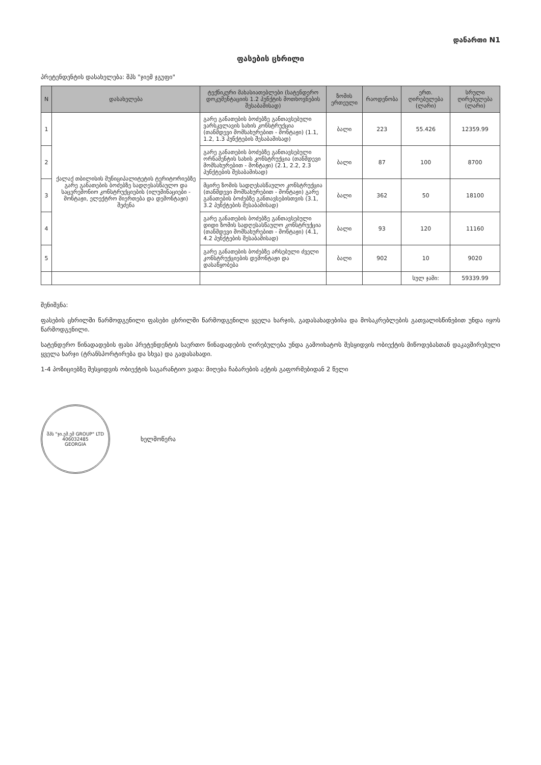დანართი N1
ფასების ცხრილი
პრეტენდენტის დასახელება: შპს "ჯიემ ჯგუფი"
| N | დასახელება | ტექნიკური მახასიათებლები (სატენდერო დოკუმენტაციის 1.2 პუნქტის მოთხოვნების შესაბამისად) | ზომის ერთეული | რაოდენობა | ერთ. ღირებულება (ლარი) | სრული ღირებულება (ლარი) |
| --- | --- | --- | --- | --- | --- | --- |
| 1 | ქალაქ თბილისის მუნიციპალიტეტის ტერიტორიებზე გარე განათების ბოძებზე სადღესასწაულო და საცერემონიო კონსტრუქციების (ილუმინაციები - მონტაჟი, ელექტრო მიერთება და დემონტაჟი) შეძენა | გარე განათების ბოძებზე განთავსებული ვარსკვლავის სახის კონსტრუქცია (თანმდევი მომსახურებით - მონტაჟი) (1.1, 1.2, 1.3 პუნქტების შესაბამისად) | ბალი | 223 | 55.426 | 12359.99 |
| 2 | | გარე განათების ბოძებზე განთავსებული ორნამენტის სახის კონსტრუქცია (თანმდევი მომსახურებით - მონტაჟი) (2.1, 2.2, 2.3 პუნქტების შესაბამისად) | ბალი | 87 | 100 | 8700 |
| 3 | | მცირე ზომის სადღესასწაულო კონსტრუქცია (თანმდევი მომსახურებით - მონტაჟი) გარე განათების ბოძებზე განთავსებისთვის (3.1, 3.2 პუნქტების შესაბამისად) | ბალი | 362 | 50 | 18100 |
| 4 | | გარე განათების ბოძებზე განთავსებული დიდი ზომის სადღესასწაულო კონსტრუქცია (თანმდევი მომსახურებით - მონტაჟი) (4.1, 4.2 პუნქტების შესაბამისად) | ბალი | 93 | 120 | 11160 |
| 5 | | გარე განათების ბოძებზე არსებული ძველი კონსტრუქციების დემონტაჟი და დასაწყობება | ბალი | 902 | 10 | 9020 |
| | | | | | სულ ჯამი: | 59339.99 |
შენიშვნა:
ფასების ცხრილში წარმოდგენილი ფასები ცხრილში წარმოდგენილი ყველა ხარჯის, გადასახადებისა და მოსაკრებლების გათვალისწინებით უნდა იყოს წარმოდგენილი.
სატენდერო წინადადების ფასი პრეტენდენტის საერთო წინადადების ღირებულება უნდა გამოიხატოს შესყიდვის ობიექტის მიწოდებასთან დაკავშირებული ყველა ხარჯი (ტრანსპორტირება და სხვა) და გადასახადი.
1-4 პოზიციებზე შესყიდვის ობიექტის საგარანტიო ვადა: მიღება ჩაბარების აქტის გაფორმებიდან 2 წელი
შპს "ჯი.ემ.ემ GROUP" LTD
406032485
GEORGIA
ხელმოწერა